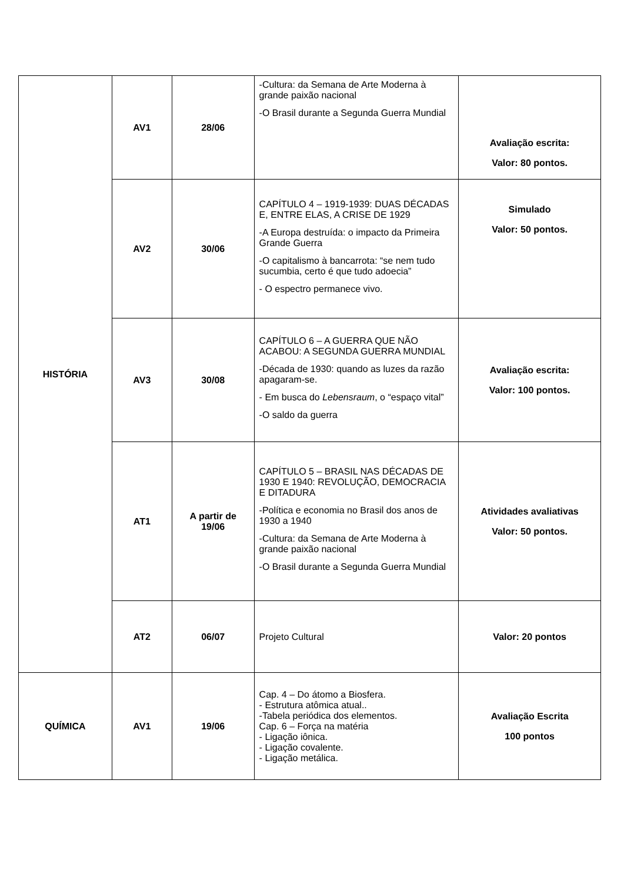| HISTÓRIA | AV1 | 28/06 | -Cultura: da Semana de Arte Moderna à grande paixão nacional -O Brasil durante a Segunda Guerra Mundial | Avaliação escrita: Valor: 80 pontos. |
| | AV2 | 30/06 | CAPÍTULO 4 – 1919-1939: DUAS DÉCADAS E, ENTRE ELAS, A CRISE DE 1929 -A Europa destruída: o impacto da Primeira Grande Guerra -O capitalismo à bancarrota: “se nem tudo sucumbia, certo é que tudo adoecia” - O espectro permanece vivo. | Simulado Valor: 50 pontos. |
| | AV3 | 30/08 | CAPÍTULO 6 – A GUERRA QUE NÃO ACABOU: A SEGUNDA GUERRA MUNDIAL -Década de 1930: quando as luzes da razão apagaram-se. - Em busca do Lebensraum , o “espaço vital” -O saldo da guerra | Avaliação escrita: Valor: 100 pontos. |
| | AT1 | A partir de 19/06 | CAPÍTULO 5 – BRASIL NAS DÉCADAS DE 1930 E 1940: REVOLUÇÃO, DEMOCRACIA E DITADURA -Política e economia no Brasil dos anos de 1930 a 1940 -Cultura: da Semana de Arte Moderna à grande paixão nacional -O Brasil durante a Segunda Guerra Mundial | Atividades avaliativas Valor: 50 pontos. |
| | AT2 | 06/07 | Projeto Cultural | Valor: 20 pontos |
| QUÍMICA | AV1 | 19/06 | Cap. 4 – Do átomo a Biosfera. - Estrutura atômica atual.. -Tabela periódica dos elementos. Cap. 6 – Força na matéria - Ligação iônica. - Ligação covalente. - Ligação metálica. | Avaliação Escrita 100 pontos |